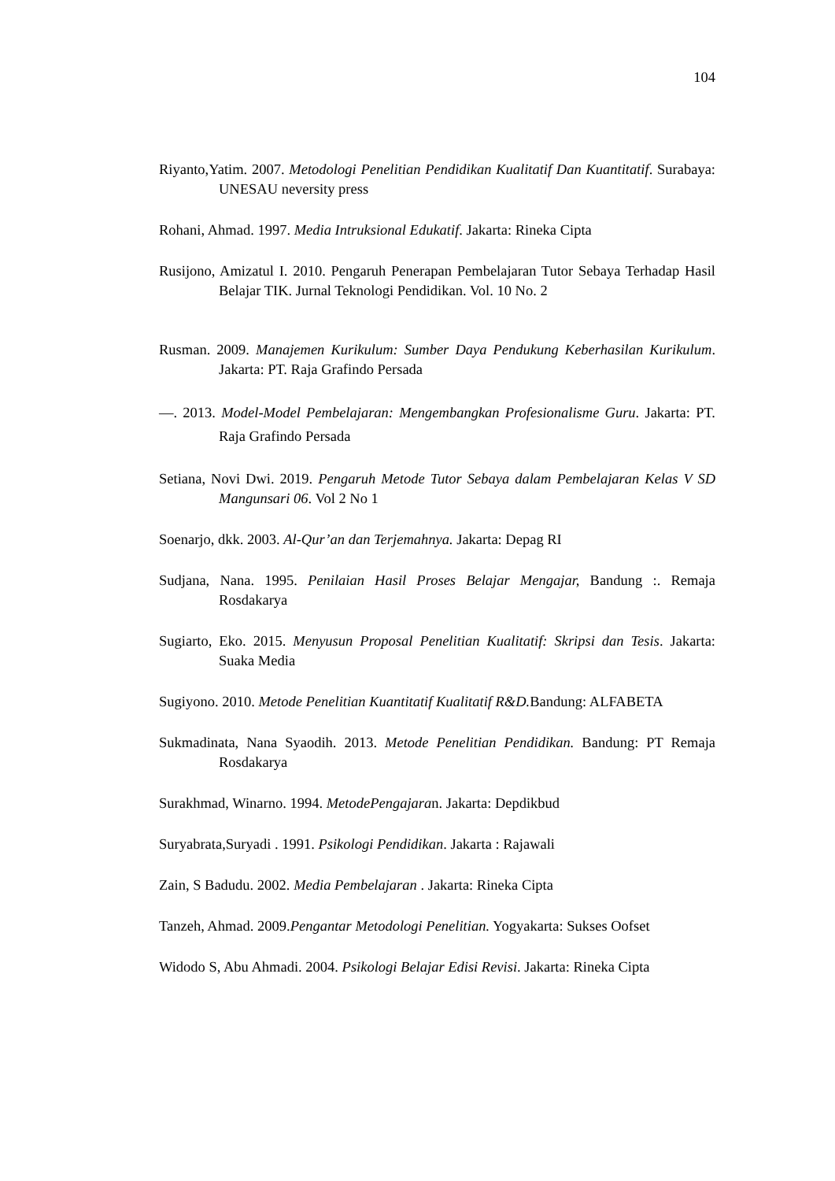104
Riyanto,Yatim. 2007. Metodologi Penelitian Pendidikan Kualitatif Dan Kuantitatif. Surabaya: UNESAU neversity press
Rohani, Ahmad. 1997. Media Intruksional Edukatif. Jakarta: Rineka Cipta
Rusijono, Amizatul I. 2010. Pengaruh Penerapan Pembelajaran Tutor Sebaya Terhadap Hasil Belajar TIK. Jurnal Teknologi Pendidikan. Vol. 10 No. 2
Rusman. 2009. Manajemen Kurikulum: Sumber Daya Pendukung Keberhasilan Kurikulum. Jakarta: PT. Raja Grafindo Persada
—. 2013. Model-Model Pembelajaran: Mengembangkan Profesionalisme Guru. Jakarta: PT. Raja Grafindo Persada
Setiana, Novi Dwi. 2019. Pengaruh Metode Tutor Sebaya dalam Pembelajaran Kelas V SD Mangunsari 06. Vol 2 No 1
Soenarjo, dkk. 2003. Al-Qur’an dan Terjemahnya. Jakarta: Depag RI
Sudjana, Nana. 1995. Penilaian Hasil Proses Belajar Mengajar, Bandung :. Remaja Rosdakarya
Sugiarto, Eko. 2015. Menyusun Proposal Penelitian Kualitatif: Skripsi dan Tesis. Jakarta: Suaka Media
Sugiyono. 2010. Metode Penelitian Kuantitatif Kualitatif R&D. Bandung: ALFABETA
Sukmadinata, Nana Syaodih. 2013. Metode Penelitian Pendidikan. Bandung: PT Remaja Rosdakarya
Surakhmad, Winarno. 1994. MetodePengajaran. Jakarta: Depdikbud
Suryabrata,Suryadi . 1991. Psikologi Pendidikan. Jakarta : Rajawali
Zain, S Badudu. 2002. Media Pembelajaran . Jakarta: Rineka Cipta
Tanzeh, Ahmad. 2009.Pengantar Metodologi Penelitian. Yogyakarta: Sukses Oofset
Widodo S, Abu Ahmadi. 2004. Psikologi Belajar Edisi Revisi. Jakarta: Rineka Cipta